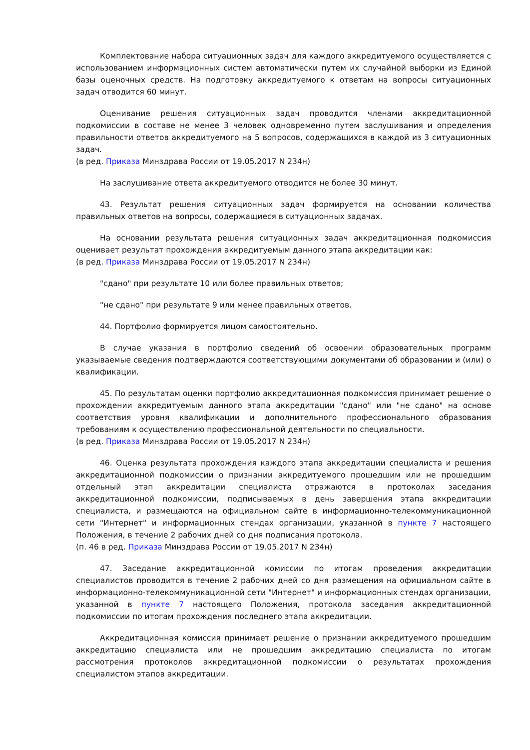Комплектование набора ситуационных задач для каждого аккредитуемого осуществляется с использованием информационных систем автоматически путем их случайной выборки из Единой базы оценочных средств. На подготовку аккредитуемого к ответам на вопросы ситуационных задач отводится 60 минут.
Оценивание решения ситуационных задач проводится членами аккредитационной подкомиссии в составе не менее 3 человек одновременно путем заслушивания и определения правильности ответов аккредитуемого на 5 вопросов, содержащихся в каждой из 3 ситуационных задач.
(в ред. Приказа Минздрава России от 19.05.2017 N 234н)
На заслушивание ответа аккредитуемого отводится не более 30 минут.
43. Результат решения ситуационных задач формируется на основании количества правильных ответов на вопросы, содержащиеся в ситуационных задачах.
На основании результата решения ситуационных задач аккредитационная подкомиссия оценивает результат прохождения аккредитуемым данного этапа аккредитации как:
(в ред. Приказа Минздрава России от 19.05.2017 N 234н)
"сдано" при результате 10 или более правильных ответов;
"не сдано" при результате 9 или менее правильных ответов.
44. Портфолио формируется лицом самостоятельно.
В случае указания в портфолио сведений об освоении образовательных программ указываемые сведения подтверждаются соответствующими документами об образовании и (или) о квалификации.
45. По результатам оценки портфолио аккредитационная подкомиссия принимает решение о прохождении аккредитуемым данного этапа аккредитации "сдано" или "не сдано" на основе соответствия уровня квалификации и дополнительного профессионального образования требованиям к осуществлению профессиональной деятельности по специальности.
(в ред. Приказа Минздрава России от 19.05.2017 N 234н)
46. Оценка результата прохождения каждого этапа аккредитации специалиста и решения аккредитационной подкомиссии о признании аккредитуемого прошедшим или не прошедшим отдельный этап аккредитации специалиста отражаются в протоколах заседания аккредитационной подкомиссии, подписываемых в день завершения этапа аккредитации специалиста, и размещаются на официальном сайте в информационно-телекоммуникационной сети "Интернет" и информационных стендах организации, указанной в пункте 7 настоящего Положения, в течение 2 рабочих дней со дня подписания протокола.
(п. 46 в ред. Приказа Минздрава России от 19.05.2017 N 234н)
47. Заседание аккредитационной комиссии по итогам проведения аккредитации специалистов проводится в течение 2 рабочих дней со дня размещения на официальном сайте в информационно-телекоммуникационной сети "Интернет" и информационных стендах организации, указанной в пункте 7 настоящего Положения, протокола заседания аккредитационной подкомиссии по итогам прохождения последнего этапа аккредитации.
Аккредитационная комиссия принимает решение о признании аккредитуемого прошедшим аккредитацию специалиста или не прошедшим аккредитацию специалиста по итогам рассмотрения протоколов аккредитационной подкомиссии о результатах прохождения специалистом этапов аккредитации.